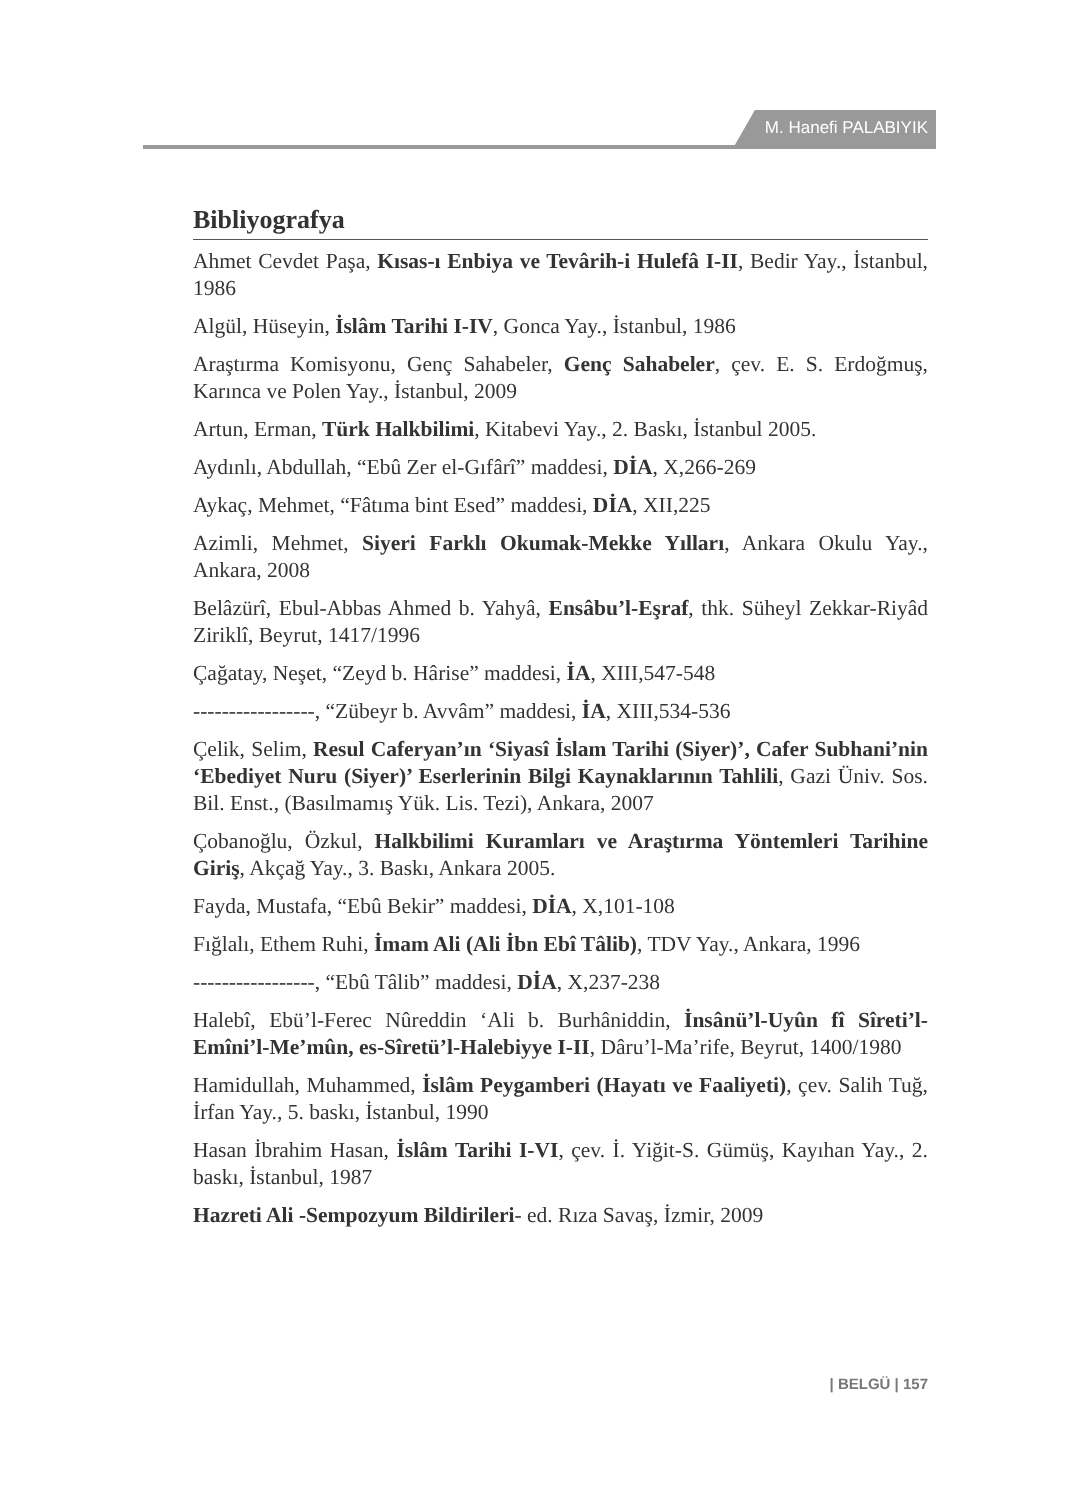M. Hanefi PALABIYIK
Bibliyografya
Ahmet Cevdet Paşa, Kısas-ı Enbiya ve Tevârih-i Hulefâ I-II, Bedir Yay., İstanbul, 1986
Algül, Hüseyin, İslâm Tarihi I-IV, Gonca Yay., İstanbul, 1986
Araştırma Komisyonu, Genç Sahabeler, Genç Sahabeler, çev. E. S. Erdoğmuş, Karınca ve Polen Yay., İstanbul, 2009
Artun, Erman, Türk Halkbilimi, Kitabevi Yay., 2. Baskı, İstanbul 2005.
Aydınlı, Abdullah, “Ebû Zer el-Gıfârî” maddesi, DİA, X,266-269
Aykaç, Mehmet, “Fâtıma bint Esed” maddesi, DİA, XII,225
Azimli, Mehmet, Siyeri Farklı Okumak-Mekke Yılları, Ankara Okulu Yay., Ankara, 2008
Belâzürî, Ebul-Abbas Ahmed b. Yahyâ, Ensâbu’l-Eşraf, thk. Süheyl Zekkar-Riyâd Ziriklî, Beyrut, 1417/1996
Çağatay, Neşet, “Zeyd b. Hârise” maddesi, İA, XIII,547-548
-----------------, “Zübeyr b. Avvâm” maddesi, İA, XIII,534-536
Çelik, Selim, Resul Caferyan’ın ‘Siyasî İslam Tarihi (Siyer)’, Cafer Subhani’nin ‘Ebediyet Nuru (Siyer)’ Eserlerinin Bilgi Kaynaklarının Tahlili, Gazi Üniv. Sos. Bil. Enst., (Basılmamış Yük. Lis. Tezi), Ankara, 2007
Çobanoğlu, Özkul, Halkbilimi Kuramları ve Araştırma Yöntemleri Tarihine Giriş, Akçağ Yay., 3. Baskı, Ankara 2005.
Fayda, Mustafa, “Ebû Bekir” maddesi, DİA, X,101-108
Fığlalı, Ethem Ruhi, İmam Ali (Ali İbn Ebî Tâlib), TDV Yay., Ankara, 1996
-----------------, “Ebû Tâlib” maddesi, DİA, X,237-238
Halebî, Ebü’l-Ferec Nûreddin ‘Ali b. Burhâniddin, İnsânü’l-Uyûn fî Sîreti’l-Emîni’l-Me’mûn, es-Sîretü’l-Halebiyye I-II, Dâru’l-Ma’rife, Beyrut, 1400/1980
Hamidullah, Muhammed, İslâm Peygamberi (Hayatı ve Faaliyeti), çev. Salih Tuğ, İrfan Yay., 5. baskı, İstanbul, 1990
Hasan İbrahim Hasan, İslâm Tarihi I-VI, çev. İ. Yiğit-S. Gümüş, Kayıhan Yay., 2. baskı, İstanbul, 1987
Hazreti Ali -Sempozyum Bildirileri- ed. Rıza Savaş, İzmir, 2009
| BELGÜ | 157